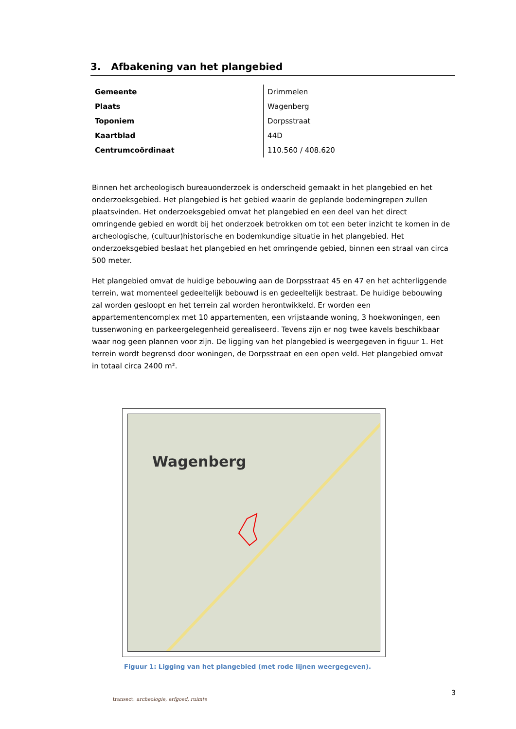3. Afbakening van het plangebied
| Gemeente | Drimmelen |
| Plaats | Wagenberg |
| Toponiem | Dorpsstraat |
| Kaartblad | 44D |
| Centrumcoördinaat | 110.560 / 408.620 |
Binnen het archeologisch bureauonderzoek is onderscheid gemaakt in het plangebied en het onderzoeksgebied. Het plangebied is het gebied waarin de geplande bodemingrepen zullen plaatsvinden. Het onderzoeksgebied omvat het plangebied en een deel van het direct omringende gebied en wordt bij het onderzoek betrokken om tot een beter inzicht te komen in de archeologische, (cultuur)historische en bodemkundige situatie in het plangebied. Het onderzoeksgebied beslaat het plangebied en het omringende gebied, binnen een straal van circa 500 meter.
Het plangebied omvat de huidige bebouwing aan de Dorpsstraat 45 en 47 en het achterliggende terrein, wat momenteel gedeeltelijk bebouwd is en gedeeltelijk bestraat. De huidige bebouwing zal worden gesloopt en het terrein zal worden herontwikkeld. Er worden een appartementencomplex met 10 appartementen, een vrijstaande woning, 3 hoekwoningen, een tussenwoning en parkeergelegenheid gerealiseerd. Tevens zijn er nog twee kavels beschikbaar waar nog geen plannen voor zijn. De ligging van het plangebied is weergegeven in figuur 1. Het terrein wordt begrensd door woningen, de Dorpsstraat en een open veld. Het plangebied omvat in totaal circa 2400 m².
Wagenberg
Figuur 1: Ligging van het plangebied (met rode lijnen weergegeven).
3
transect: archeologie, erfgoed, ruimte